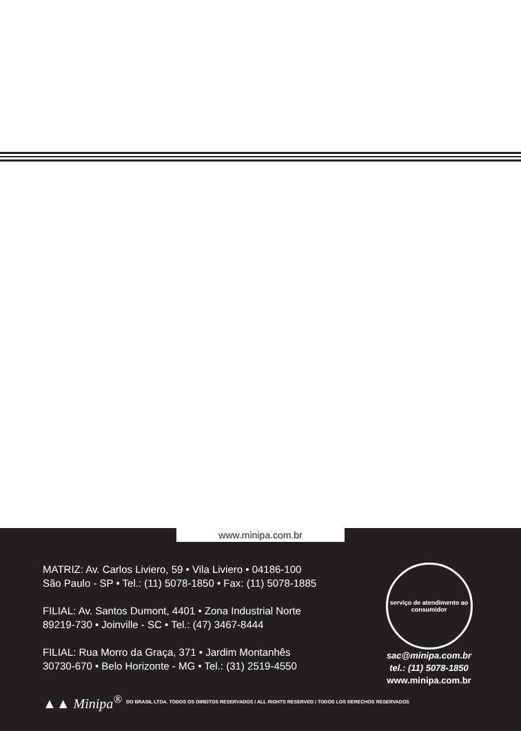www.minipa.com.br
MATRIZ: Av. Carlos Liviero, 59 • Vila Liviero • 04186-100
São Paulo - SP • Tel.: (11) 5078-1850 • Fax: (11) 5078-1885
FILIAL: Av. Santos Dumont, 4401 • Zona Industrial Norte
89219-730 • Joinville - SC • Tel.: (47) 3467-8444
FILIAL: Rua Morro da Graça, 371 • Jardim Montanhês
30730-670 • Belo Horizonte - MG • Tel.: (31) 2519-4550
serviço de atendimento ao consumidor
sac@minipa.com.br
tel.: (11) 5078-1850
www.minipa.com.br
▲▲ Minipa<sup>®</sup> DO BRASIL LTDA. TODOS OS DIREITOS RESERVADOS / ALL RIGHTS RESERVED / TODOS LOS DERECHOS RESERVADOS